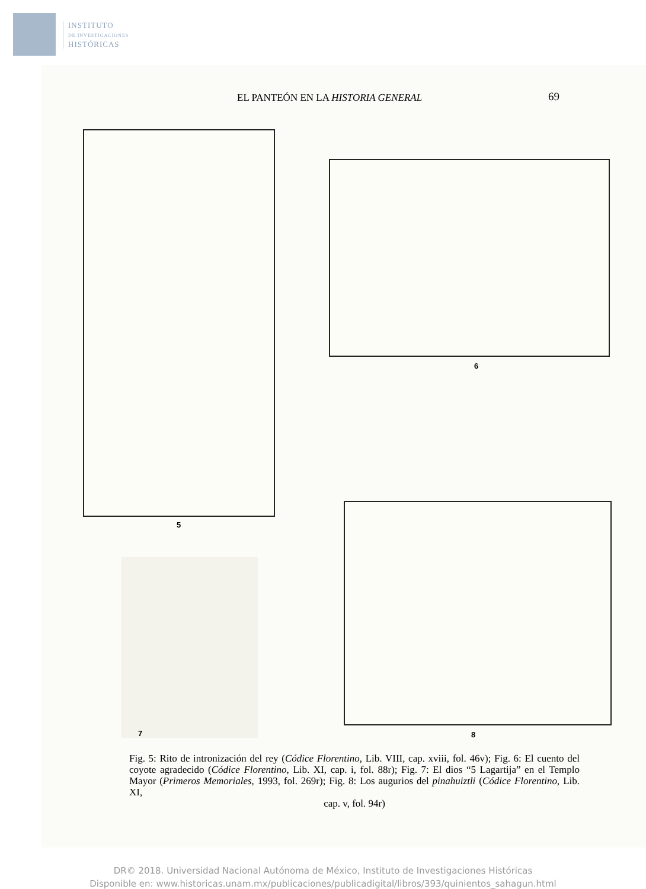INSTITUTO
DE INVESTIGACIONES
HISTÓRICAS
EL PANTEÓN EN LA HISTORIA GENERAL
69
5
6
7 8
Fig. 5: Rito de intronización del rey (Códice Florentino, Lib. VIII, cap. xviii, fol. 46v); Fig. 6: El cuento del coyote agradecido (Códice Florentino, Lib. XI, cap. i, fol. 88r); Fig. 7: El dios “5 Lagartija” en el Templo Mayor (Primeros Memoriales, 1993, fol. 269r); Fig. 8: Los augurios del pinahuiztli (Códice Florentino, Lib. XI,
cap. v, fol. 94r)
DR© 2018. Universidad Nacional Autónoma de México, Instituto de Investigaciones Históricas
Disponible en: www.historicas.unam.mx/publicaciones/publicadigital/libros/393/quinientos_sahagun.html